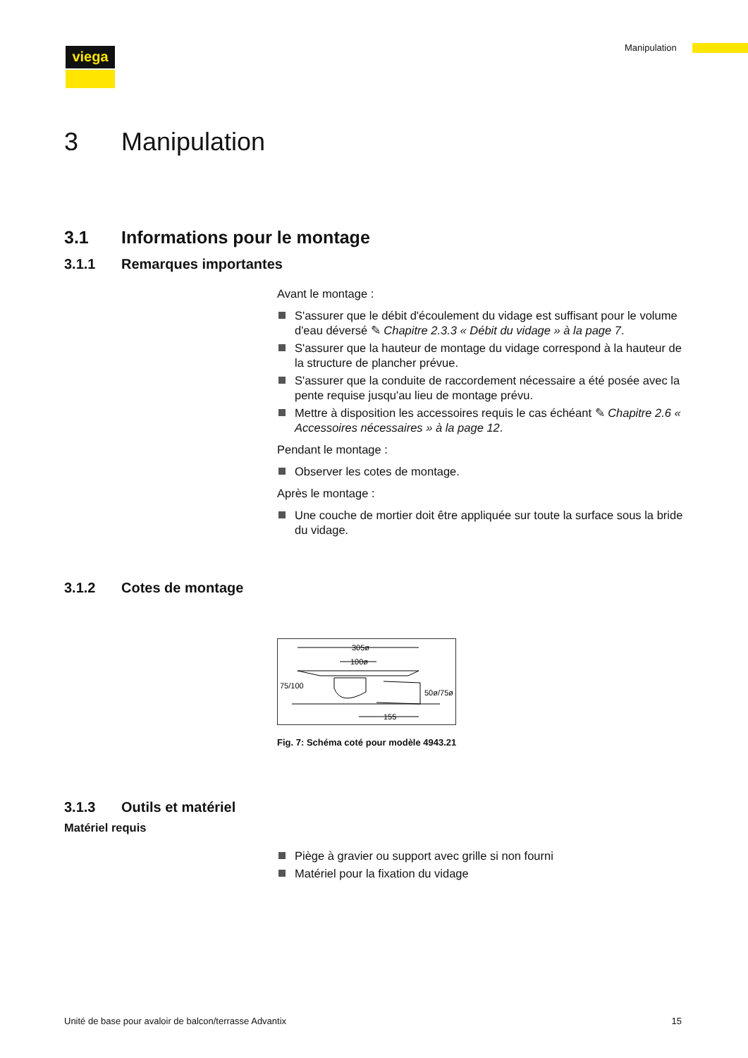viega Manipulation
3 Manipulation
3.1 Informations pour le montage
3.1.1 Remarques importantes
Avant le montage :
S'assurer que le débit d'écoulement du vidage est suffisant pour le volume d'eau déversé ✎ Chapitre 2.3.3 « Débit du vidage » à la page 7.
S'assurer que la hauteur de montage du vidage correspond à la hauteur de la structure de plancher prévue.
S'assurer que la conduite de raccordement nécessaire a été posée avec la pente requise jusqu'au lieu de montage prévu.
Mettre à disposition les accessoires requis le cas échéant ✎ Chapitre 2.6 « Accessoires nécessaires » à la page 12.
Pendant le montage :
Observer les cotes de montage.
Après le montage :
Une couche de mortier doit être appliquée sur toute la surface sous la bride du vidage.
3.1.2 Cotes de montage
305ø
100ø
75/100
50ø/75ø
155
Fig. 7: Schéma coté pour modèle 4943.21
3.1.3 Outils et matériel
Matériel requis
Piège à gravier ou support avec grille si non fourni
Matériel pour la fixation du vidage
Unité de base pour avaloir de balcon/terrasse Advantix 15